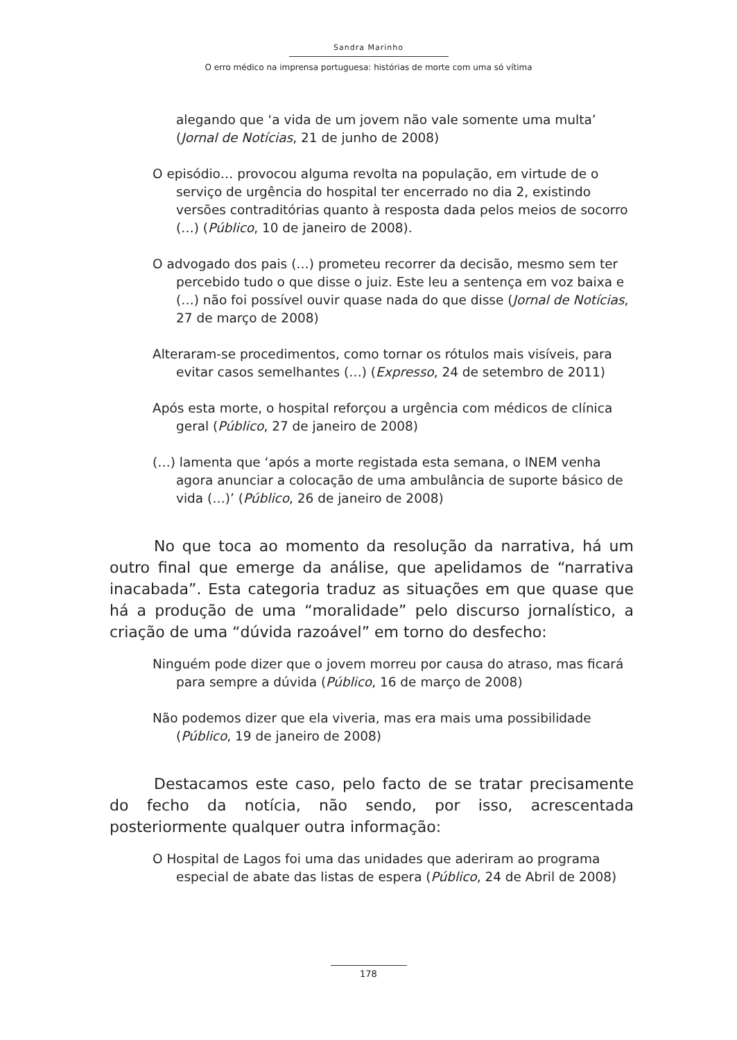Sandra Marinho
O erro médico na imprensa portuguesa: histórias de morte com uma só vítima
alegando que ‘a vida de um jovem não vale somente uma multa’ (Jornal de Notícias, 21 de junho de 2008)
O episódio… provocou alguma revolta na população, em virtude de o serviço de urgência do hospital ter encerrado no dia 2, existindo versões contraditórias quanto à resposta dada pelos meios de socorro (…) (Público, 10 de janeiro de 2008).
O advogado dos pais (…) prometeu recorrer da decisão, mesmo sem ter percebido tudo o que disse o juiz. Este leu a sentença em voz baixa e (…) não foi possível ouvir quase nada do que disse (Jornal de Notícias, 27 de março de 2008)
Alteraram-se procedimentos, como tornar os rótulos mais visíveis, para evitar casos semelhantes (…) (Expresso, 24 de setembro de 2011)
Após esta morte, o hospital reforçou a urgência com médicos de clínica geral (Público, 27 de janeiro de 2008)
(…) lamenta que ‘após a morte registada esta semana, o INEM venha agora anunciar a colocação de uma ambulância de suporte básico de vida (…)’ (Público, 26 de janeiro de 2008)
No que toca ao momento da resolução da narrativa, há um outro final que emerge da análise, que apelidamos de “narrativa inacabada”. Esta categoria traduz as situações em que quase que há a produção de uma “moralidade” pelo discurso jornalístico, a criação de uma “dúvida razoável” em torno do desfecho:
Ninguém pode dizer que o jovem morreu por causa do atraso, mas ficará para sempre a dúvida (Público, 16 de março de 2008)
Não podemos dizer que ela viveria, mas era mais uma possibilidade (Público, 19 de janeiro de 2008)
Destacamos este caso, pelo facto de se tratar precisamente do fecho da notícia, não sendo, por isso, acrescentada posteriormente qualquer outra informação:
O Hospital de Lagos foi uma das unidades que aderiram ao programa especial de abate das listas de espera (Público, 24 de Abril de 2008)
178